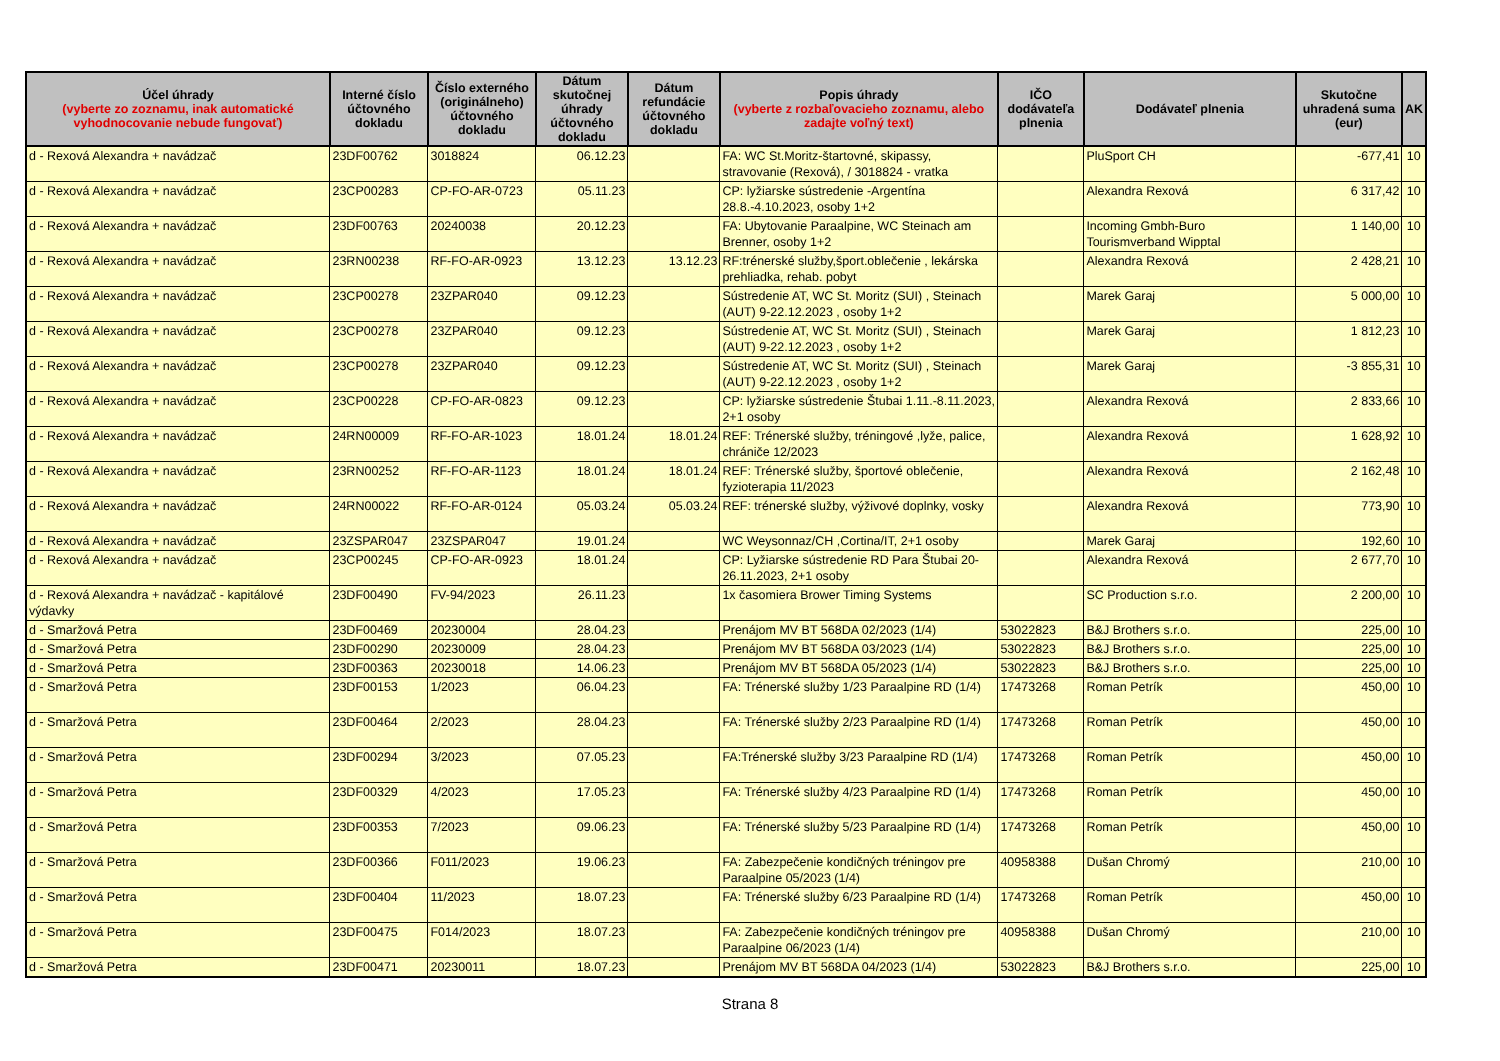| Účel úhrady (vyberte zo zoznamu, inak automatické vyhodnocovanie nebude fungovať) | Interné číslo účtovného dokladu | Číslo externého (originálneho) účtovného dokladu | Dátum skutočnej úhrady účtovného dokladu | Dátum refundácie účtovného dokladu | Popis úhrady (vyberte z rozbaľovacieho zoznamu, alebo zadajte voľný text) | IČO dodávateľa plnenia | Dodávateľ plnenia | Skutočne uhradená suma (eur) | AK |
| --- | --- | --- | --- | --- | --- | --- | --- | --- | --- |
| d - Rexová Alexandra + navádzač | 23DF00762 | 3018824 | 06.12.23 | | FA: WC St.Moritz-štartovné, skipassy, stravovanie (Rexová), / 3018824 - vratka | | PluSport CH | -677,41 | 10 |
| d - Rexová Alexandra + navádzač | 23CP00283 | CP-FO-AR-0723 | 05.11.23 | | CP: lyžiarske sústredenie -Argentína 28.8.-4.10.2023, osoby 1+2 | | Alexandra Rexová | 6 317,42 | 10 |
| d - Rexová Alexandra + navádzač | 23DF00763 | 20240038 | 20.12.23 | | FA: Ubytovanie Paraalpine, WC Steinach am Brenner, osoby 1+2 | | Incoming Gmbh-Buro Tourismverband Wipptal | 1 140,00 | 10 |
| d - Rexová Alexandra + navádzač | 23RN00238 | RF-FO-AR-0923 | 13.12.23 | 13.12.23 | RF:trénerské služby,šport.oblečenie , lekárska prehliadka, rehab. pobyt | | Alexandra Rexová | 2 428,21 | 10 |
| d - Rexová Alexandra + navádzač | 23CP00278 | 23ZPAR040 | 09.12.23 | | Sústredenie AT, WC St. Moritz (SUI) , Steinach (AUT) 9-22.12.2023 , osoby 1+2 | | Marek Garaj | 5 000,00 | 10 |
| d - Rexová Alexandra + navádzač | 23CP00278 | 23ZPAR040 | 09.12.23 | | Sústredenie AT, WC St. Moritz (SUI) , Steinach (AUT) 9-22.12.2023 , osoby 1+2 | | Marek Garaj | 1 812,23 | 10 |
| d - Rexová Alexandra + navádzač | 23CP00278 | 23ZPAR040 | 09.12.23 | | Sústredenie AT, WC St. Moritz (SUI) , Steinach (AUT) 9-22.12.2023 , osoby 1+2 | | Marek Garaj | -3 855,31 | 10 |
| d - Rexová Alexandra + navádzač | 23CP00228 | CP-FO-AR-0823 | 09.12.23 | | CP: lyžiarske sústredenie Štubai 1.11.-8.11.2023, 2+1 osoby | | Alexandra Rexová | 2 833,66 | 10 |
| d - Rexová Alexandra + navádzač | 24RN00009 | RF-FO-AR-1023 | 18.01.24 | 18.01.24 | REF: Trénerské služby, tréningové ,lyže, palice, chrániče 12/2023 | | Alexandra Rexová | 1 628,92 | 10 |
| d - Rexová Alexandra + navádzač | 23RN00252 | RF-FO-AR-1123 | 18.01.24 | 18.01.24 | REF: Trénerské služby, športové oblečenie, fyzioterapia 11/2023 | | Alexandra Rexová | 2 162,48 | 10 |
| d - Rexová Alexandra + navádzač | 24RN00022 | RF-FO-AR-0124 | 05.03.24 | 05.03.24 | REF: trénerské služby, výživové doplnky, vosky | | Alexandra Rexová | 773,90 | 10 |
| d - Rexová Alexandra + navádzač | 23ZSPAR047 | 23ZSPAR047 | 19.01.24 | | WC Weysonnaz/CH ,Cortina/IT, 2+1 osoby | | Marek Garaj | 192,60 | 10 |
| d - Rexová Alexandra + navádzač | 23CP00245 | CP-FO-AR-0923 | 18.01.24 | | CP: Lyžiarske sústredenie RD Para Štubai 20-26.11.2023, 2+1 osoby | | Alexandra Rexová | 2 677,70 | 10 |
| d - Rexová Alexandra + navádzač - kapitálové výdavky | 23DF00490 | FV-94/2023 | 26.11.23 | | 1x časomiera Brower Timing Systems | | SC Production s.r.o. | 2 200,00 | 10 |
| d - Smaržová Petra | 23DF00469 | 20230004 | 28.04.23 | | Prenájom MV BT 568DA 02/2023 (1/4) | 53022823 | B&J Brothers s.r.o. | 225,00 | 10 |
| d - Smaržová Petra | 23DF00290 | 20230009 | 28.04.23 | | Prenájom MV BT 568DA 03/2023 (1/4) | 53022823 | B&J Brothers s.r.o. | 225,00 | 10 |
| d - Smaržová Petra | 23DF00363 | 20230018 | 14.06.23 | | Prenájom MV BT 568DA 05/2023 (1/4) | 53022823 | B&J Brothers s.r.o. | 225,00 | 10 |
| d - Smaržová Petra | 23DF00153 | 1/2023 | 06.04.23 | | FA: Trénerské služby 1/23 Paraalpine RD (1/4) | 17473268 | Roman Petrík | 450,00 | 10 |
| d - Smaržová Petra | 23DF00464 | 2/2023 | 28.04.23 | | FA: Trénerské služby 2/23 Paraalpine RD (1/4) | 17473268 | Roman Petrík | 450,00 | 10 |
| d - Smaržová Petra | 23DF00294 | 3/2023 | 07.05.23 | | FA:Trénerské služby 3/23 Paraalpine RD (1/4) | 17473268 | Roman Petrík | 450,00 | 10 |
| d - Smaržová Petra | 23DF00329 | 4/2023 | 17.05.23 | | FA: Trénerské služby 4/23 Paraalpine RD (1/4) | 17473268 | Roman Petrík | 450,00 | 10 |
| d - Smaržová Petra | 23DF00353 | 7/2023 | 09.06.23 | | FA: Trénerské služby 5/23 Paraalpine RD (1/4) | 17473268 | Roman Petrík | 450,00 | 10 |
| d - Smaržová Petra | 23DF00366 | F011/2023 | 19.06.23 | | FA: Zabezpečenie kondičných tréningov pre Paraalpine 05/2023 (1/4) | 40958388 | Dušan Chromý | 210,00 | 10 |
| d - Smaržová Petra | 23DF00404 | 11/2023 | 18.07.23 | | FA: Trénerské služby 6/23 Paraalpine RD (1/4) | 17473268 | Roman Petrík | 450,00 | 10 |
| d - Smaržová Petra | 23DF00475 | F014/2023 | 18.07.23 | | FA: Zabezpečenie kondičných tréningov pre Paraalpine 06/2023 (1/4) | 40958388 | Dušan Chromý | 210,00 | 10 |
| d - Smaržová Petra | 23DF00471 | 20230011 | 18.07.23 | | Prenájom MV BT 568DA 04/2023 (1/4) | 53022823 | B&J Brothers s.r.o. | 225,00 | 10 |
Strana 8